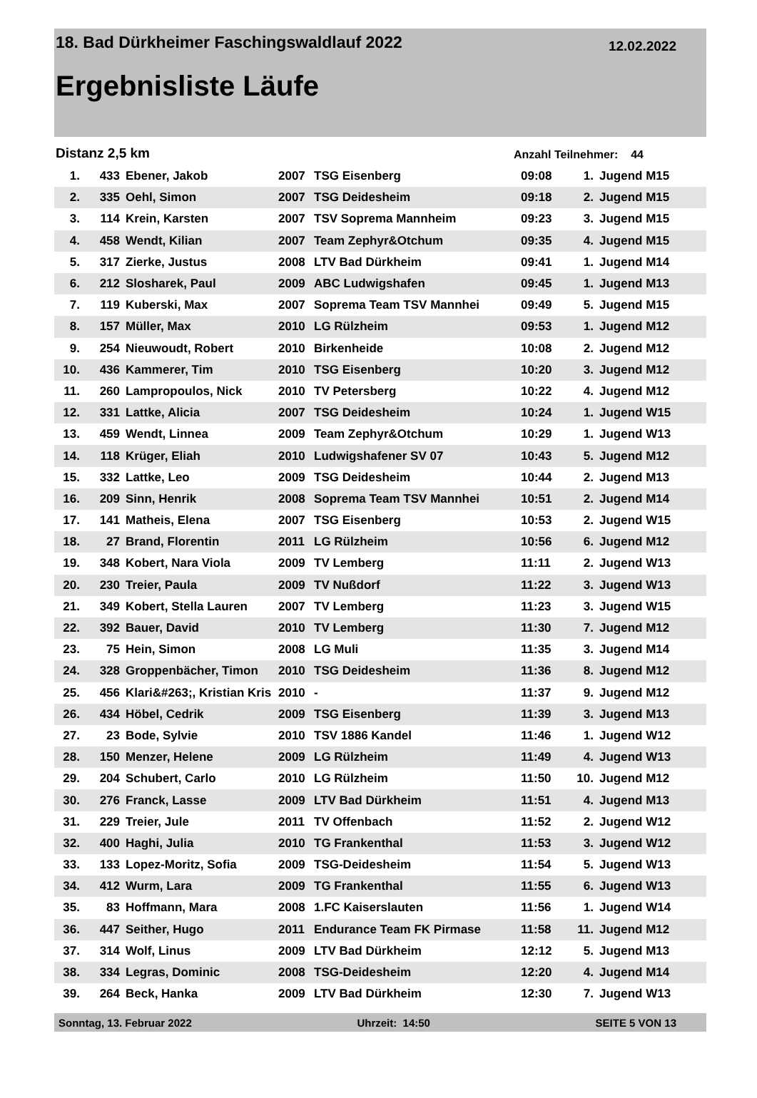18. Bad Dürkheimer Faschingswaldlauf 2022 12.02.2022
Ergebnisliste Läufe
Distanz 2,5 km Anzahl Teilnehmer: 44
| 1. | 433 | Ebener, Jakob | 2007 | TSG Eisenberg | 09:08 | 1. | Jugend M15 |
| 2. | 335 | Oehl, Simon | 2007 | TSG Deidesheim | 09:18 | 2. | Jugend M15 |
| 3. | 114 | Krein, Karsten | 2007 | TSV Soprema Mannheim | 09:23 | 3. | Jugend M15 |
| 4. | 458 | Wendt, Kilian | 2007 | Team Zephyr&Otchum | 09:35 | 4. | Jugend M15 |
| 5. | 317 | Zierke, Justus | 2008 | LTV Bad Dürkheim | 09:41 | 1. | Jugend M14 |
| 6. | 212 | Slosharek, Paul | 2009 | ABC Ludwigshafen | 09:45 | 1. | Jugend M13 |
| 7. | 119 | Kuberski, Max | 2007 | Soprema Team TSV Mannhei | 09:49 | 5. | Jugend M15 |
| 8. | 157 | Müller, Max | 2010 | LG Rülzheim | 09:53 | 1. | Jugend M12 |
| 9. | 254 | Nieuwoudt, Robert | 2010 | Birkenheide | 10:08 | 2. | Jugend M12 |
| 10. | 436 | Kammerer, Tim | 2010 | TSG Eisenberg | 10:20 | 3. | Jugend M12 |
| 11. | 260 | Lampropoulos, Nick | 2010 | TV Petersberg | 10:22 | 4. | Jugend M12 |
| 12. | 331 | Lattke, Alicia | 2007 | TSG Deidesheim | 10:24 | 1. | Jugend W15 |
| 13. | 459 | Wendt, Linnea | 2009 | Team Zephyr&Otchum | 10:29 | 1. | Jugend W13 |
| 14. | 118 | Krüger, Eliah | 2010 | Ludwigshafener SV 07 | 10:43 | 5. | Jugend M12 |
| 15. | 332 | Lattke, Leo | 2009 | TSG Deidesheim | 10:44 | 2. | Jugend M13 |
| 16. | 209 | Sinn, Henrik | 2008 | Soprema Team TSV Mannhei | 10:51 | 2. | Jugend M14 |
| 17. | 141 | Matheis, Elena | 2007 | TSG Eisenberg | 10:53 | 2. | Jugend W15 |
| 18. | 27 | Brand, Florentin | 2011 | LG Rülzheim | 10:56 | 6. | Jugend M12 |
| 19. | 348 | Kobert, Nara Viola | 2009 | TV Lemberg | 11:11 | 2. | Jugend W13 |
| 20. | 230 | Treier, Paula | 2009 | TV Nußdorf | 11:22 | 3. | Jugend W13 |
| 21. | 349 | Kobert, Stella Lauren | 2007 | TV Lemberg | 11:23 | 3. | Jugend W15 |
| 22. | 392 | Bauer, David | 2010 | TV Lemberg | 11:30 | 7. | Jugend M12 |
| 23. | 75 | Hein, Simon | 2008 | LG Muli | 11:35 | 3. | Jugend M14 |
| 24. | 328 | Groppenbächer, Timon | 2010 | TSG Deidesheim | 11:36 | 8. | Jugend M12 |
| 25. | 456 | Klari&#263;, Kristian Kris | 2010 | - | 11:37 | 9. | Jugend M12 |
| 26. | 434 | Höbel, Cedrik | 2009 | TSG Eisenberg | 11:39 | 3. | Jugend M13 |
| 27. | 23 | Bode, Sylvie | 2010 | TSV 1886 Kandel | 11:46 | 1. | Jugend W12 |
| 28. | 150 | Menzer, Helene | 2009 | LG Rülzheim | 11:49 | 4. | Jugend W13 |
| 29. | 204 | Schubert, Carlo | 2010 | LG Rülzheim | 11:50 | 10. | Jugend M12 |
| 30. | 276 | Franck, Lasse | 2009 | LTV Bad Dürkheim | 11:51 | 4. | Jugend M13 |
| 31. | 229 | Treier, Jule | 2011 | TV Offenbach | 11:52 | 2. | Jugend W12 |
| 32. | 400 | Haghi, Julia | 2010 | TG Frankenthal | 11:53 | 3. | Jugend W12 |
| 33. | 133 | Lopez-Moritz, Sofia | 2009 | TSG-Deidesheim | 11:54 | 5. | Jugend W13 |
| 34. | 412 | Wurm, Lara | 2009 | TG Frankenthal | 11:55 | 6. | Jugend W13 |
| 35. | 83 | Hoffmann, Mara | 2008 | 1.FC Kaiserslauten | 11:56 | 1. | Jugend W14 |
| 36. | 447 | Seither, Hugo | 2011 | Endurance Team FK Pirmase | 11:58 | 11. | Jugend M12 |
| 37. | 314 | Wolf, Linus | 2009 | LTV Bad Dürkheim | 12:12 | 5. | Jugend M13 |
| 38. | 334 | Legras, Dominic | 2008 | TSG-Deidesheim | 12:20 | 4. | Jugend M14 |
| 39. | 264 | Beck, Hanka | 2009 | LTV Bad Dürkheim | 12:30 | 7. | Jugend W13 |
Sonntag, 13. Februar 2022 Uhrzeit: 14:50 SEITE 5 VON 13